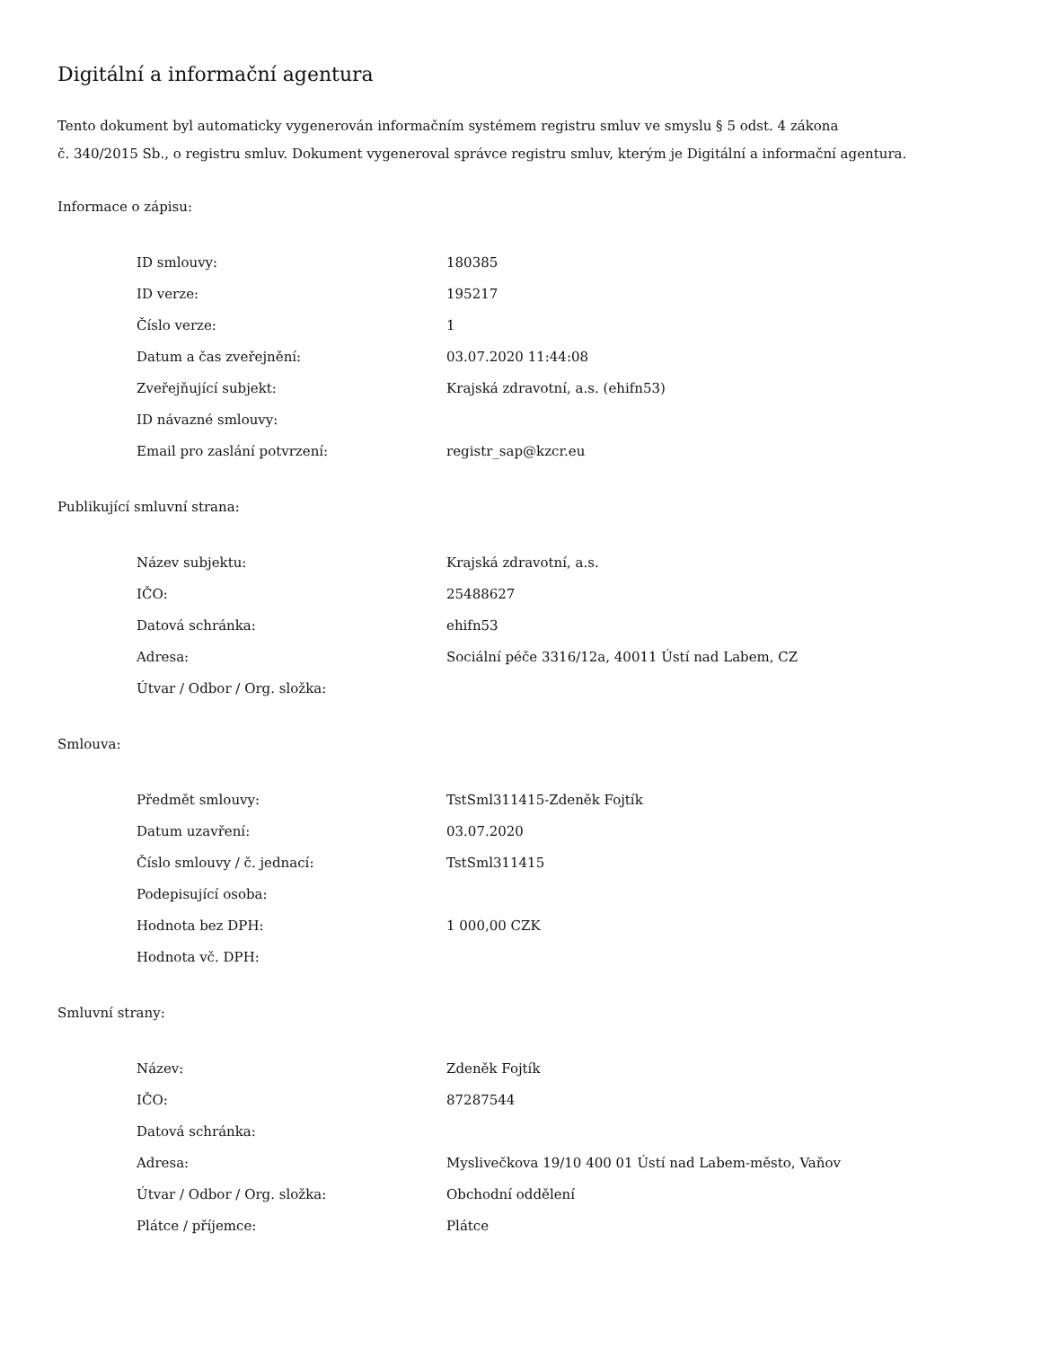Digitální a informační agentura
Tento dokument byl automaticky vygenerován informačním systémem registru smluv ve smyslu § 5 odst. 4 zákona
č. 340/2015 Sb., o registru smluv. Dokument vygeneroval správce registru smluv, kterým je Digitální a informační agentura.
Informace o zápisu:
| ID smlouvy: | 180385 |
| ID verze: | 195217 |
| Číslo verze: | 1 |
| Datum a čas zveřejnění: | 03.07.2020 11:44:08 |
| Zveřejňující subjekt: | Krajská zdravotní, a.s. (ehifn53) |
| ID návazné smlouvy: | |
| Email pro zaslání potvrzení: | registr_sap@kzcr.eu |
Publikující smluvní strana:
| Název subjektu: | Krajská zdravotní, a.s. |
| IČO: | 25488627 |
| Datová schránka: | ehifn53 |
| Adresa: | Sociální péče 3316/12a, 40011 Ústí nad Labem, CZ |
| Útvar / Odbor / Org. složka: | |
Smlouva:
| Předmět smlouvy: | TstSml311415-Zdeněk Fojtík |
| Datum uzavření: | 03.07.2020 |
| Číslo smlouvy / č. jednací: | TstSml311415 |
| Podepisující osoba: | |
| Hodnota bez DPH: | 1 000,00 CZK |
| Hodnota vč. DPH: | |
Smluvní strany:
| Název: | Zdeněk Fojtík |
| IČO: | 87287544 |
| Datová schránka: | |
| Adresa: | Myslivečkova 19/10 400 01 Ústí nad Labem-město, Vaňov |
| Útvar / Odbor / Org. složka: | Obchodní oddělení |
| Plátce / příjemce: | Plátce |